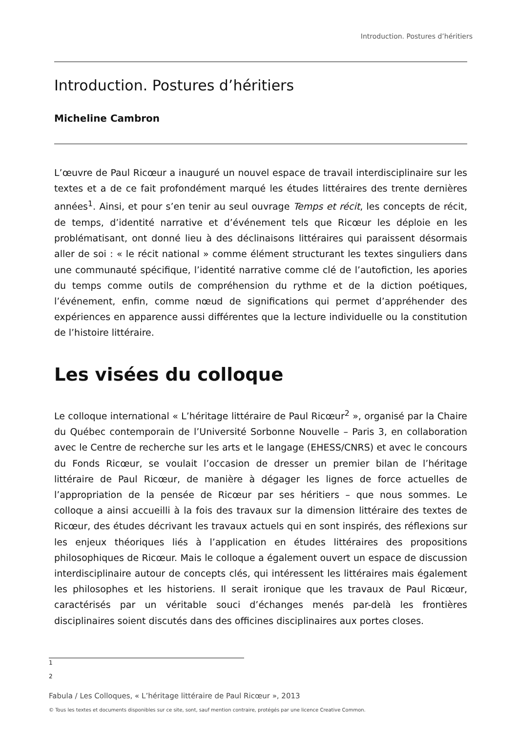Introduction. Postures d’héritiers
Introduction. Postures d’héritiers
Micheline Cambron
L’œuvre de Paul Ricœur a inauguré un nouvel espace de travail interdisciplinaire sur les textes et a de ce fait profondément marqué les études littéraires des trente dernières années<sup>1</sup>. Ainsi, et pour s’en tenir au seul ouvrage Temps et récit, les concepts de récit, de temps, d’identité narrative et d’événement tels que Ricœur les déploie en les problématisant, ont donné lieu à des déclinaisons littéraires qui paraissent désormais aller de soi : « le récit national » comme élément structurant les textes singuliers dans une communauté spécifique, l’identité narrative comme clé de l’autofiction, les apories du temps comme outils de compréhension du rythme et de la diction poétiques, l’événement, enfin, comme nœud de significations qui permet d’appréhender des expériences en apparence aussi différentes que la lecture individuelle ou la constitution de l’histoire littéraire.
Les visées du colloque
Le colloque international « L’héritage littéraire de Paul Ricœur<sup>2</sup> », organisé par la Chaire du Québec contemporain de l’Université Sorbonne Nouvelle – Paris 3, en collaboration avec le Centre de recherche sur les arts et le langage (EHESS/CNRS) et avec le concours du Fonds Ricœur, se voulait l’occasion de dresser un premier bilan de l’héritage littéraire de Paul Ricœur, de manière à dégager les lignes de force actuelles de l’appropriation de la pensée de Ricœur par ses héritiers – que nous sommes. Le colloque a ainsi accueilli à la fois des travaux sur la dimension littéraire des textes de Ricœur, des études décrivant les travaux actuels qui en sont inspirés, des réflexions sur les enjeux théoriques liés à l’application en études littéraires des propositions philosophiques de Ricœur. Mais le colloque a également ouvert un espace de discussion interdisciplinaire autour de concepts clés, qui intéressent les littéraires mais également les philosophes et les historiens. Il serait ironique que les travaux de Paul Ricœur, caractérisés par un véritable souci d’échanges menés par-delà les frontières disciplinaires soient discutés dans des officines disciplinaires aux portes closes.
1
2
Fabula / Les Colloques, « L’héritage littéraire de Paul Ricœur », 2013
© Tous les textes et documents disponibles sur ce site, sont, sauf mention contraire, protégés par une licence Creative Common.